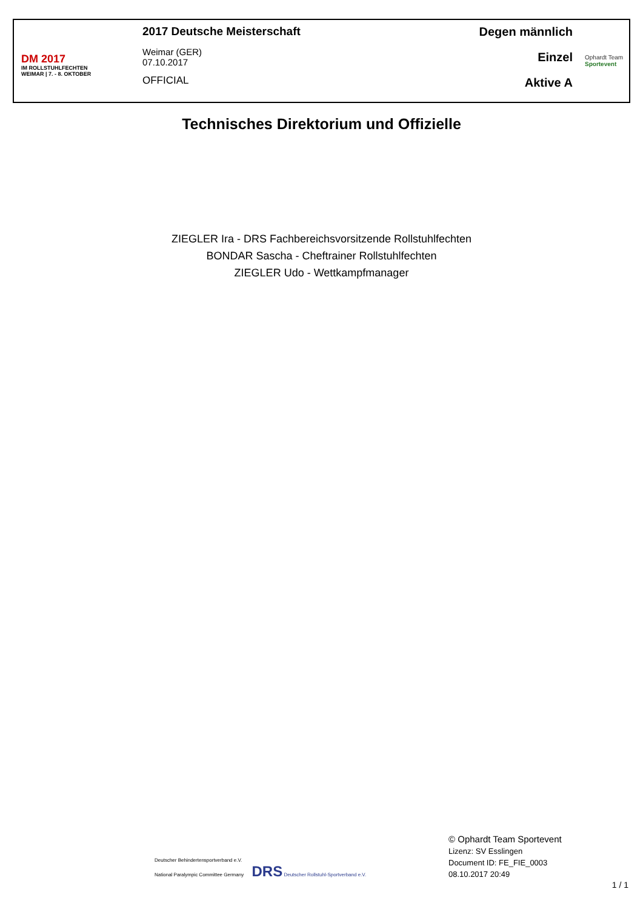DM 2017
IM ROLLSTUHLFECHTEN
WEIMAR | 7. - 8. OKTOBER
2017 Deutsche Meisterschaft
Weimar (GER)
07.10.2017
OFFICIAL
Degen männlich
Einzel
Aktive A
Ophardt Team
Sportevent
Technisches Direktorium und Offizielle
ZIEGLER Ira - DRS Fachbereichsvorsitzende Rollstuhlfechten
BONDAR Sascha - Cheftrainer Rollstuhlfechten
ZIEGLER Udo - Wettkampfmanager
Deutscher Behindertensportverband e.V.
National Paralympic Committee Germany DRS Deutscher Rollstuhl-Sportverband e.V.
© Ophardt Team Sportevent
Lizenz: SV Esslingen
Document ID: FE_FIE_0003
08.10.2017 20:49
1 / 1